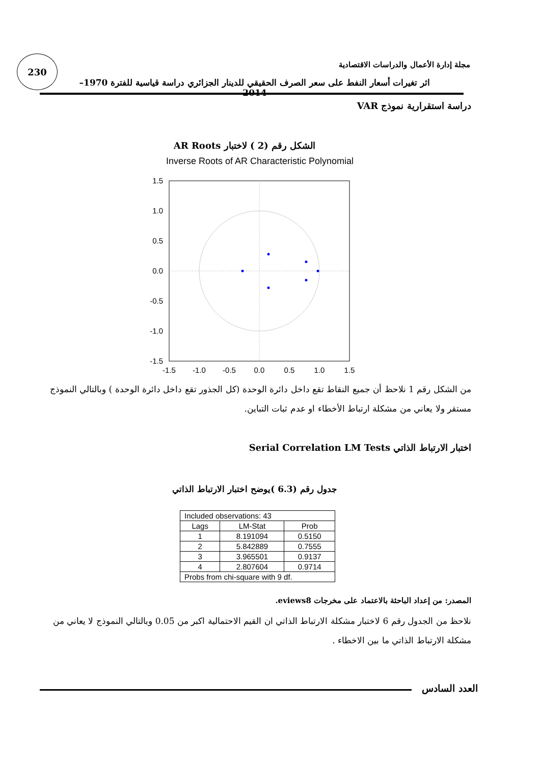230
مجلة إدارة الأعمال والدراسات الاقتصادية
اثر تغيرات أسعار النفط على سعر الصرف الحقيقي للدينار الجزائري دراسة قياسية للفترة 1970–2014
دراسة استقرارية نموذج VAR
الشكل رقم (2 ) لاختبار AR Roots
Inverse Roots of AR Characteristic Polynomial
1.5
1.0
0.5
0.0
-0.5
-1.0
-1.5
-1.5
-1.0
-0.5
0.0
0.5
1.0
1.5
من الشكل رقم 1 نلاحظ أن جميع النقاط تقع داخل دائرة الوحدة (كل الجذور تقع داخل دائرة الوحدة ) وبالتالي النموذج مستقر ولا يعاني من مشكلة ارتباط الأخطاء او عدم ثبات التباين.
اختبار الارتباط الذاتي Serial Correlation LM Tests
جدول رقم (6.3 )يوضح اختبار الارتباط الذاتي
| Included observations: 43 | | |
| Lags | LM-Stat | Prob |
| 1 | 8.191094 | 0.5150 |
| 2 | 5.842889 | 0.7555 |
| 3 | 3.965501 | 0.9137 |
| 4 | 2.807604 | 0.9714 |
| Probs from chi-square with 9 df. | | |
المصدر: من إعداد الباحثة بالاعتماد على مخرجات eviews8.
نلاحظ من الجدول رقم 6 لاختبار مشكلة الارتباط الذاتي ان القيم الاحتمالية اكبر من 0.05 وبالتالي النموذج لا يعاني من مشكلة الارتباط الذاتي ما بين الاخطاء .
العدد السادس